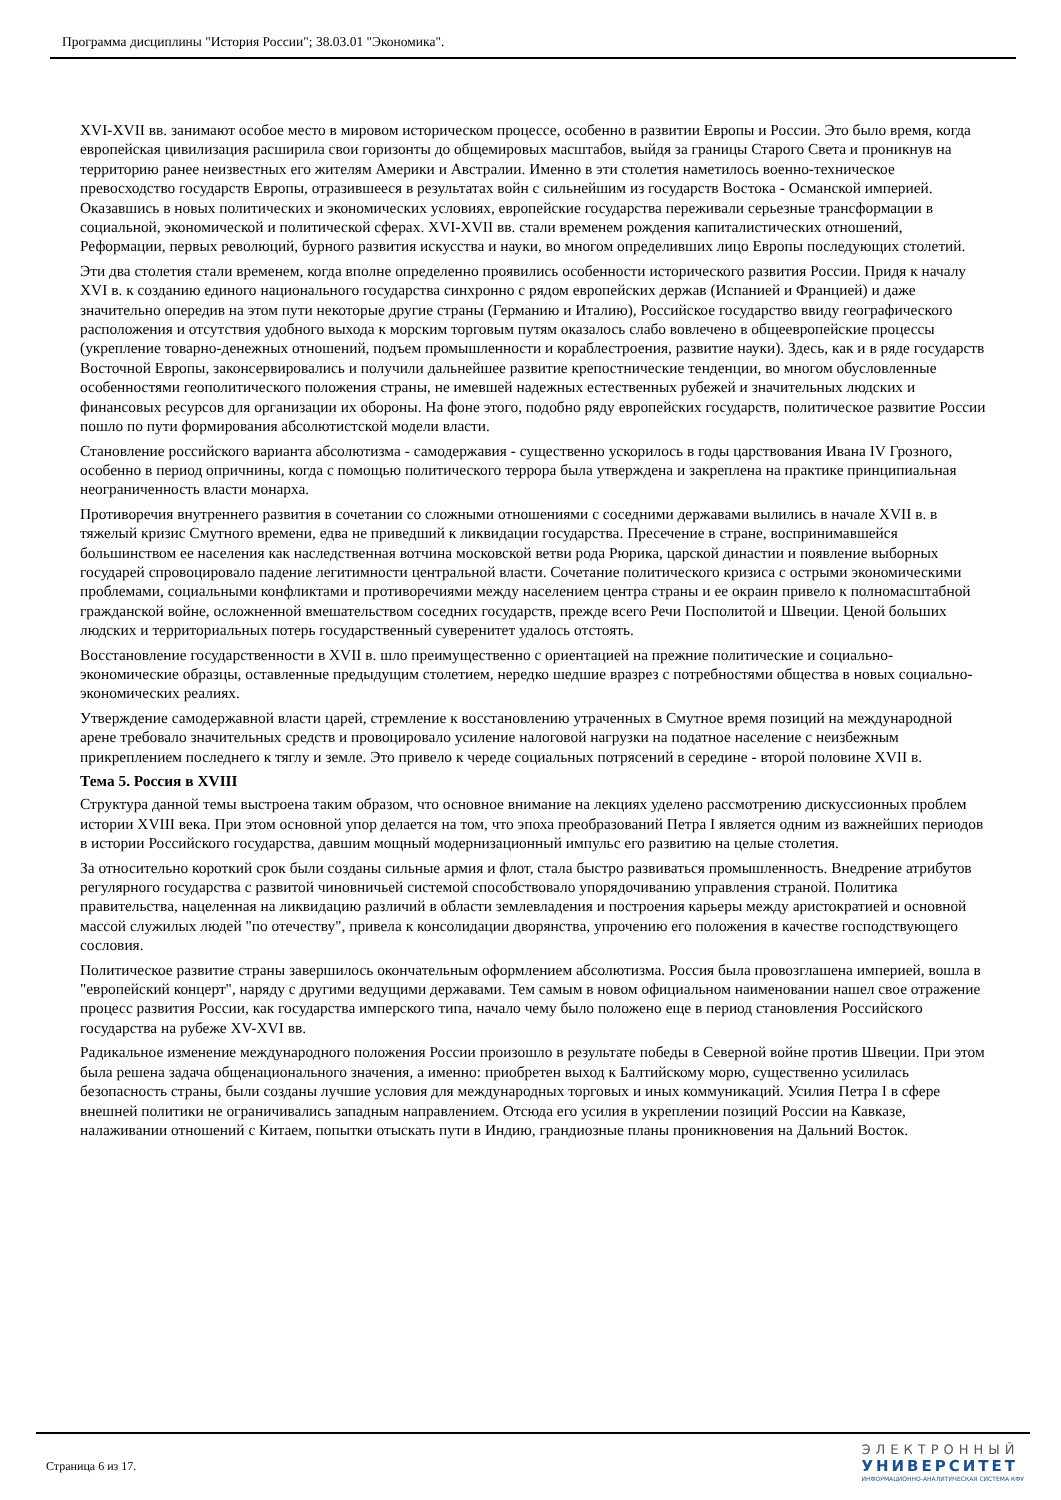Программа дисциплины "История России"; 38.03.01 "Экономика".
XVI-XVII вв. занимают особое место в мировом историческом процессе, особенно в развитии Европы и России. Это было время, когда европейская цивилизация расширила свои горизонты до общемировых масштабов, выйдя за границы Старого Света и проникнув на территорию ранее неизвестных его жителям Америки и Австралии. Именно в эти столетия наметилось военно-техническое превосходство государств Европы, отразившееся в результатах войн с сильнейшим из государств Востока - Османской империей. Оказавшись в новых политических и экономических условиях, европейские государства переживали серьезные трансформации в социальной, экономической и политической сферах. XVI-XVII вв. стали временем рождения капиталистических отношений, Реформации, первых революций, бурного развития искусства и науки, во многом определивших лицо Европы последующих столетий.
Эти два столетия стали временем, когда вполне определенно проявились особенности исторического развития России. Придя к началу XVI в. к созданию единого национального государства синхронно с рядом европейских держав (Испанией и Францией) и даже значительно опередив на этом пути некоторые другие страны (Германию и Италию), Российское государство ввиду географического расположения и отсутствия удобного выхода к морским торговым путям оказалось слабо вовлечено в общеевропейские процессы (укрепление товарно-денежных отношений, подъем промышленности и кораблестроения, развитие науки). Здесь, как и в ряде государств Восточной Европы, законсервировались и получили дальнейшее развитие крепостнические тенденции, во многом обусловленные особенностями геополитического положения страны, не имевшей надежных естественных рубежей и значительных людских и финансовых ресурсов для организации их обороны. На фоне этого, подобно ряду европейских государств, политическое развитие России пошло по пути формирования абсолютистской модели власти.
Становление российского варианта абсолютизма - самодержавия - существенно ускорилось в годы царствования Ивана IV Грозного, особенно в период опричнины, когда с помощью политического террора была утверждена и закреплена на практике принципиальная неограниченность власти монарха.
Противоречия внутреннего развития в сочетании со сложными отношениями с соседними державами вылились в начале XVII в. в тяжелый кризис Смутного времени, едва не приведший к ликвидации государства. Пресечение в стране, воспринимавшейся большинством ее населения как наследственная вотчина московской ветви рода Рюрика, царской династии и появление выборных государей спровоцировало падение легитимности центральной власти. Сочетание политического кризиса с острыми экономическими проблемами, социальными конфликтами и противоречиями между населением центра страны и ее окраин привело к полномасштабной гражданской войне, осложненной вмешательством соседних государств, прежде всего Речи Посполитой и Швеции. Ценой больших людских и территориальных потерь государственный суверенитет удалось отстоять.
Восстановление государственности в XVII в. шло преимущественно с ориентацией на прежние политические и социально-экономические образцы, оставленные предыдущим столетием, нередко шедшие вразрез с потребностями общества в новых социально-экономических реалиях.
Утверждение самодержавной власти царей, стремление к восстановлению утраченных в Смутное время позиций на международной арене требовало значительных средств и провоцировало усиление налоговой нагрузки на податное население с неизбежным прикреплением последнего к тяглу и земле. Это привело к череде социальных потрясений в середине - второй половине XVII в.
Тема 5. Россия в XVIII
Структура данной темы выстроена таким образом, что основное внимание на лекциях уделено рассмотрению дискуссионных проблем истории XVIII века. При этом основной упор делается на том, что эпоха преобразований Петра I является одним из важнейших периодов в истории Российского государства, давшим мощный модернизационный импульс его развитию на целые столетия.
За относительно короткий срок были созданы сильные армия и флот, стала быстро развиваться промышленность. Внедрение атрибутов регулярного государства с развитой чиновничьей системой способствовало упорядочиванию управления страной. Политика правительства, нацеленная на ликвидацию различий в области землевладения и построения карьеры между аристократией и основной массой служилых людей "по отечеству", привела к консолидации дворянства, упрочению его положения в качестве господствующего сословия.
Политическое развитие страны завершилось окончательным оформлением абсолютизма. Россия была провозглашена империей, вошла в "европейский концерт", наряду с другими ведущими державами. Тем самым в новом официальном наименовании нашел свое отражение процесс развития России, как государства имперского типа, начало чему было положено еще в период становления Российского государства на рубеже XV-XVI вв.
Радикальное изменение международного положения России произошло в результате победы в Северной войне против Швеции. При этом была решена задача общенационального значения, а именно: приобретен выход к Балтийскому морю, существенно усилилась безопасность страны, были созданы лучшие условия для международных торговых и иных коммуникаций. Усилия Петра I в сфере внешней политики не ограничивались западным направлением. Отсюда его усилия в укреплении позиций России на Кавказе, налаживании отношений с Китаем, попытки отыскать пути в Индию, грандиозные планы проникновения на Дальний Восток.
Страница 6 из 17.
ЭЛЕКТРОННЫЙ
УНИВЕРСИТЕТ
ИНФОРМАЦИОННО-АНАЛИТИЧЕСКАЯ СИСТЕМА КФУ